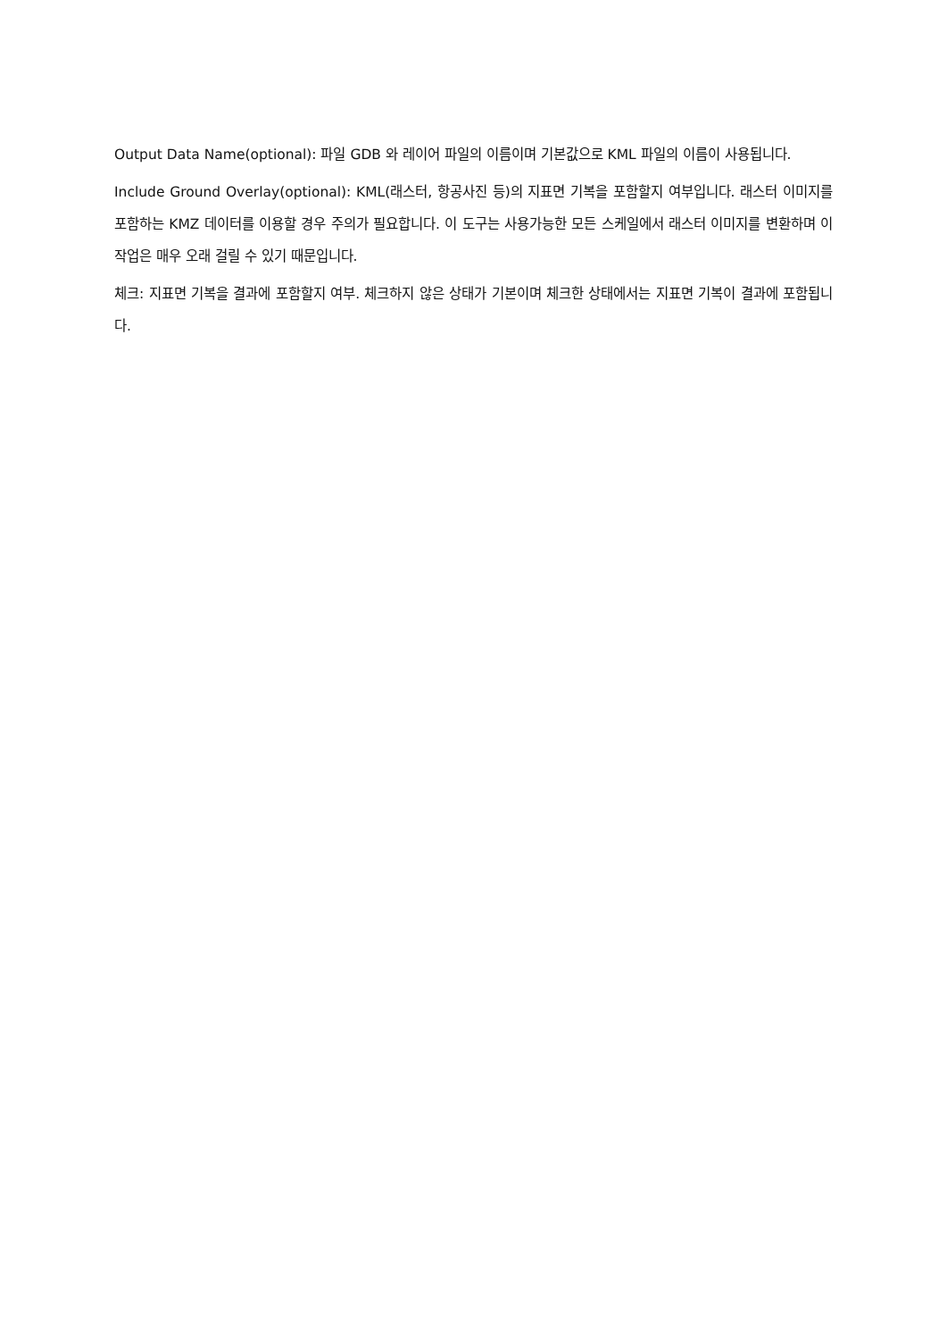Output Data Name(optional): 파일 GDB 와 레이어 파일의 이름이며 기본값으로 KML 파일의 이름이 사용됩니다.
Include Ground Overlay(optional): KML(래스터, 항공사진 등)의 지표면 기복을 포함할지 여부입니다. 래스터 이미지를 포함하는 KMZ 데이터를 이용할 경우 주의가 필요합니다. 이 도구는 사용가능한 모든 스케일에서 래스터 이미지를 변환하며 이 작업은 매우 오래 걸릴 수 있기 때문입니다.
체크: 지표면 기복을 결과에 포함할지 여부. 체크하지 않은 상태가 기본이며 체크한 상태에서는 지표면 기복이 결과에 포함됩니다.